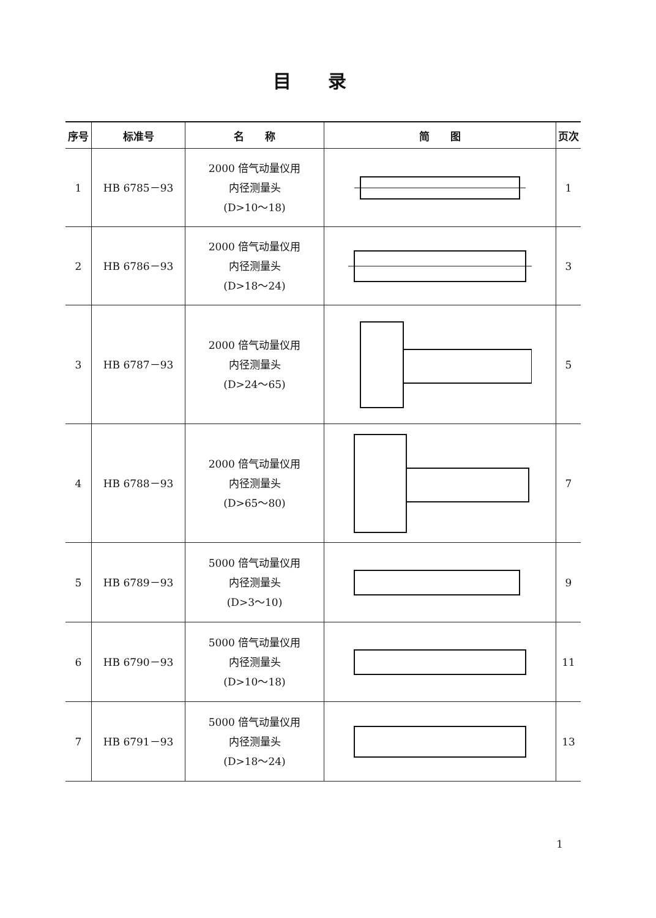目录
| 序号 | 标准号 | 名 称 | 简 图 | 页次 |
| --- | --- | --- | --- | --- |
| 1 | HB 6785－93 | 2000 倍气动量仪用 内径测量头 (D>10～18) | | 1 |
| 2 | HB 6786－93 | 2000 倍气动量仪用 内径测量头 (D>18～24) | | 3 |
| 3 | HB 6787－93 | 2000 倍气动量仪用 内径测量头 (D>24～65) | | 5 |
| 4 | HB 6788－93 | 2000 倍气动量仪用 内径测量头 (D>65～80) | | 7 |
| 5 | HB 6789－93 | 5000 倍气动量仪用 内径测量头 (D>3～10) | | 9 |
| 6 | HB 6790－93 | 5000 倍气动量仪用 内径测量头 (D>10～18) | | 11 |
| 7 | HB 6791－93 | 5000 倍气动量仪用 内径测量头 (D>18～24) | | 13 |
1